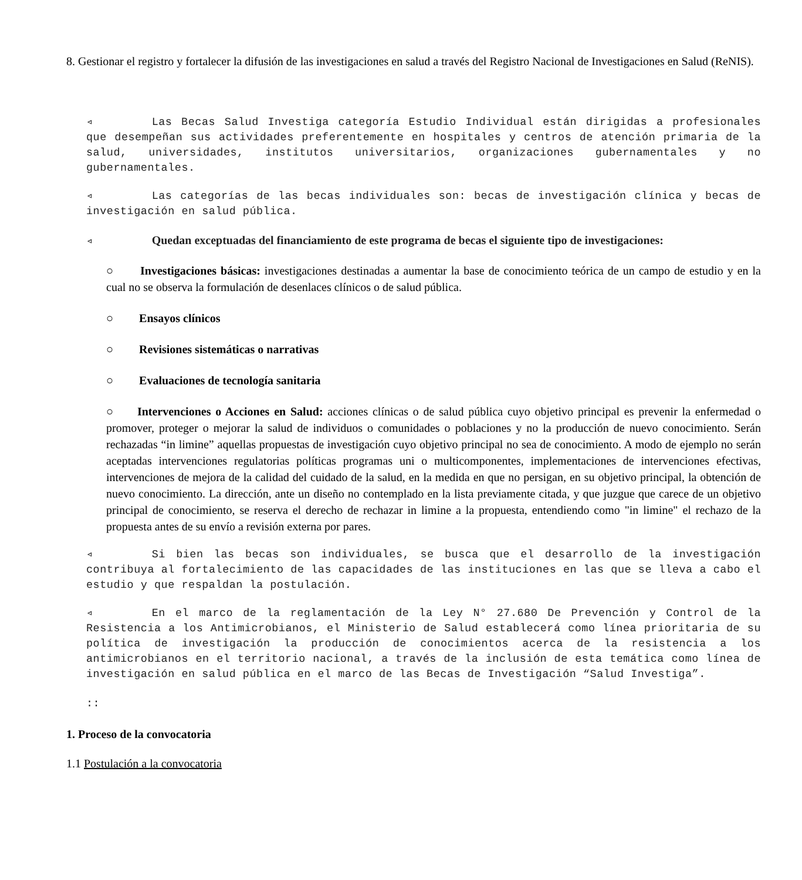8. Gestionar el registro y fortalecer la difusión de las investigaciones en salud a través del Registro Nacional de Investigaciones en Salud (ReNIS).
◃ Las Becas Salud Investiga categoría Estudio Individual están dirigidas a profesionales que desempeñan sus actividades preferentemente en hospitales y centros de atención primaria de la salud, universidades, institutos universitarios, organizaciones gubernamentales y no gubernamentales.
◃ Las categorías de las becas individuales son: becas de investigación clínica y becas de investigación en salud pública.
◃ Quedan exceptuadas del financiamiento de este programa de becas el siguiente tipo de investigaciones:
○ Investigaciones básicas: investigaciones destinadas a aumentar la base de conocimiento teórica de un campo de estudio y en la cual no se observa la formulación de desenlaces clínicos o de salud pública.
○ Ensayos clínicos
○ Revisiones sistemáticas o narrativas
○ Evaluaciones de tecnología sanitaria
○ Intervenciones o Acciones en Salud: acciones clínicas o de salud pública cuyo objetivo principal es prevenir la enfermedad o promover, proteger o mejorar la salud de individuos o comunidades o poblaciones y no la producción de nuevo conocimiento. Serán rechazadas “in limine” aquellas propuestas de investigación cuyo objetivo principal no sea de conocimiento. A modo de ejemplo no serán aceptadas intervenciones regulatorias políticas programas uni o multicomponentes, implementaciones de intervenciones efectivas, intervenciones de mejora de la calidad del cuidado de la salud, en la medida en que no persigan, en su objetivo principal, la obtención de nuevo conocimiento. La dirección, ante un diseño no contemplado en la lista previamente citada, y que juzgue que carece de un objetivo principal de conocimiento, se reserva el derecho de rechazar in limine a la propuesta, entendiendo como "in limine" el rechazo de la propuesta antes de su envío a revisión externa por pares.
◃ Si bien las becas son individuales, se busca que el desarrollo de la investigación contribuya al fortalecimiento de las capacidades de las instituciones en las que se lleva a cabo el estudio y que respaldan la postulación.
◃ En el marco de la reglamentación de la Ley N° 27.680 De Prevención y Control de la Resistencia a los Antimicrobianos, el Ministerio de Salud establecerá como línea prioritaria de su política de investigación la producción de conocimientos acerca de la resistencia a los antimicrobianos en el territorio nacional, a través de la inclusión de esta temática como línea de investigación en salud pública en el marco de las Becas de Investigación “Salud Investiga”.
::
1. Proceso de la convocatoria
1.1 Postulación a la convocatoria